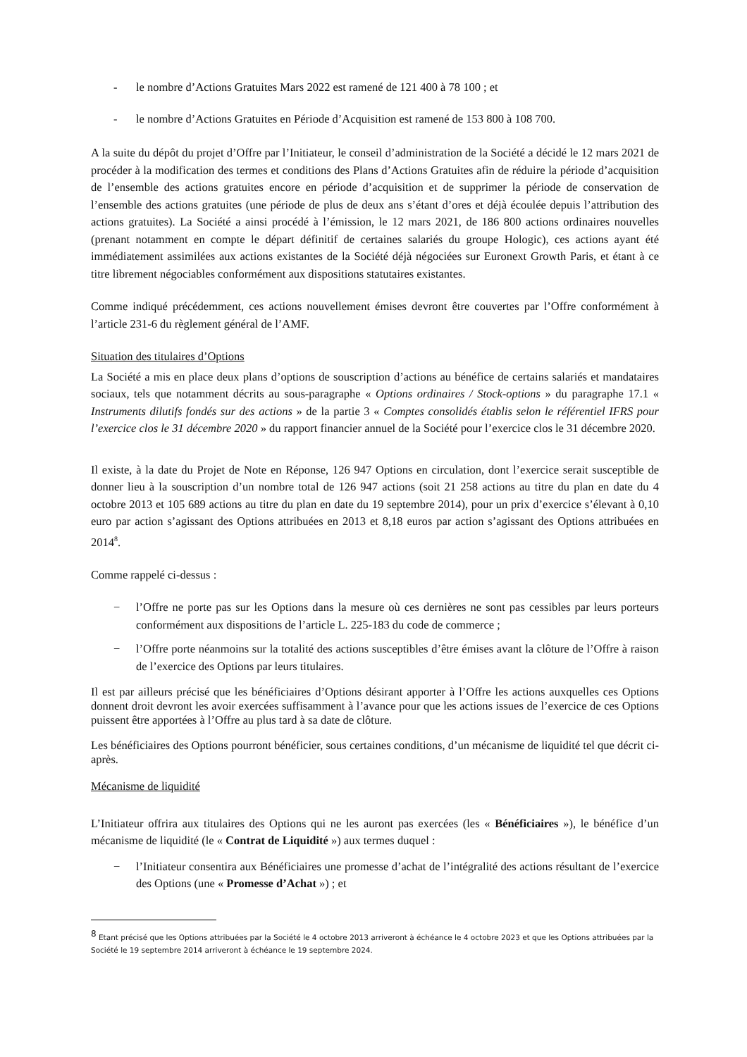- le nombre d’Actions Gratuites Mars 2022 est ramené de 121 400 à 78 100 ; et
- le nombre d’Actions Gratuites en Période d’Acquisition est ramené de 153 800 à 108 700.
A la suite du dépôt du projet d’Offre par l’Initiateur, le conseil d’administration de la Société a décidé le 12 mars 2021 de procéder à la modification des termes et conditions des Plans d’Actions Gratuites afin de réduire la période d’acquisition de l’ensemble des actions gratuites encore en période d’acquisition et de supprimer la période de conservation de l’ensemble des actions gratuites (une période de plus de deux ans s’étant d’ores et déjà écoulée depuis l’attribution des actions gratuites). La Société a ainsi procédé à l’émission, le 12 mars 2021, de 186 800 actions ordinaires nouvelles (prenant notamment en compte le départ définitif de certaines salariés du groupe Hologic), ces actions ayant été immédiatement assimilées aux actions existantes de la Société déjà négociées sur Euronext Growth Paris, et étant à ce titre librement négociables conformément aux dispositions statutaires existantes.
Comme indiqué précédemment, ces actions nouvellement émises devront être couvertes par l’Offre conformément à l’article 231-6 du règlement général de l’AMF.
Situation des titulaires d’Options
La Société a mis en place deux plans d’options de souscription d’actions au bénéfice de certains salariés et mandataires sociaux, tels que notamment décrits au sous-paragraphe « Options ordinaires / Stock-options » du paragraphe 17.1 « Instruments dilutifs fondés sur des actions » de la partie 3 « Comptes consolidés établis selon le référentiel IFRS pour l’exercice clos le 31 décembre 2020 » du rapport financier annuel de la Société pour l’exercice clos le 31 décembre 2020.
Il existe, à la date du Projet de Note en Réponse, 126 947 Options en circulation, dont l’exercice serait susceptible de donner lieu à la souscription d’un nombre total de 126 947 actions (soit 21 258 actions au titre du plan en date du 4 octobre 2013 et 105 689 actions au titre du plan en date du 19 septembre 2014), pour un prix d’exercice s’élevant à 0,10 euro par action s’agissant des Options attribuées en 2013 et 8,18 euros par action s’agissant des Options attribuées en 2014<sup>8</sup>.
Comme rappelé ci-dessus :
− l’Offre ne porte pas sur les Options dans la mesure où ces dernières ne sont pas cessibles par leurs porteurs conformément aux dispositions de l’article L. 225-183 du code de commerce ;
− l’Offre porte néanmoins sur la totalité des actions susceptibles d’être émises avant la clôture de l’Offre à raison de l’exercice des Options par leurs titulaires.
Il est par ailleurs précisé que les bénéficiaires d’Options désirant apporter à l’Offre les actions auxquelles ces Options donnent droit devront les avoir exercées suffisamment à l’avance pour que les actions issues de l’exercice de ces Options puissent être apportées à l’Offre au plus tard à sa date de clôture.
Les bénéficiaires des Options pourront bénéficier, sous certaines conditions, d’un mécanisme de liquidité tel que décrit ci-après.
Mécanisme de liquidité
L’Initiateur offrira aux titulaires des Options qui ne les auront pas exercées (les « Bénéficiaires »), le bénéfice d’un mécanisme de liquidité (le « Contrat de Liquidité ») aux termes duquel :
− l’Initiateur consentira aux Bénéficiaires une promesse d’achat de l’intégralité des actions résultant de l’exercice des Options (une « Promesse d’Achat ») ; et
<sup>8</sup> Etant précisé que les Options attribuées par la Société le 4 octobre 2013 arriveront à échéance le 4 octobre 2023 et que les Options attribuées par la Société le 19 septembre 2014 arriveront à échéance le 19 septembre 2024.